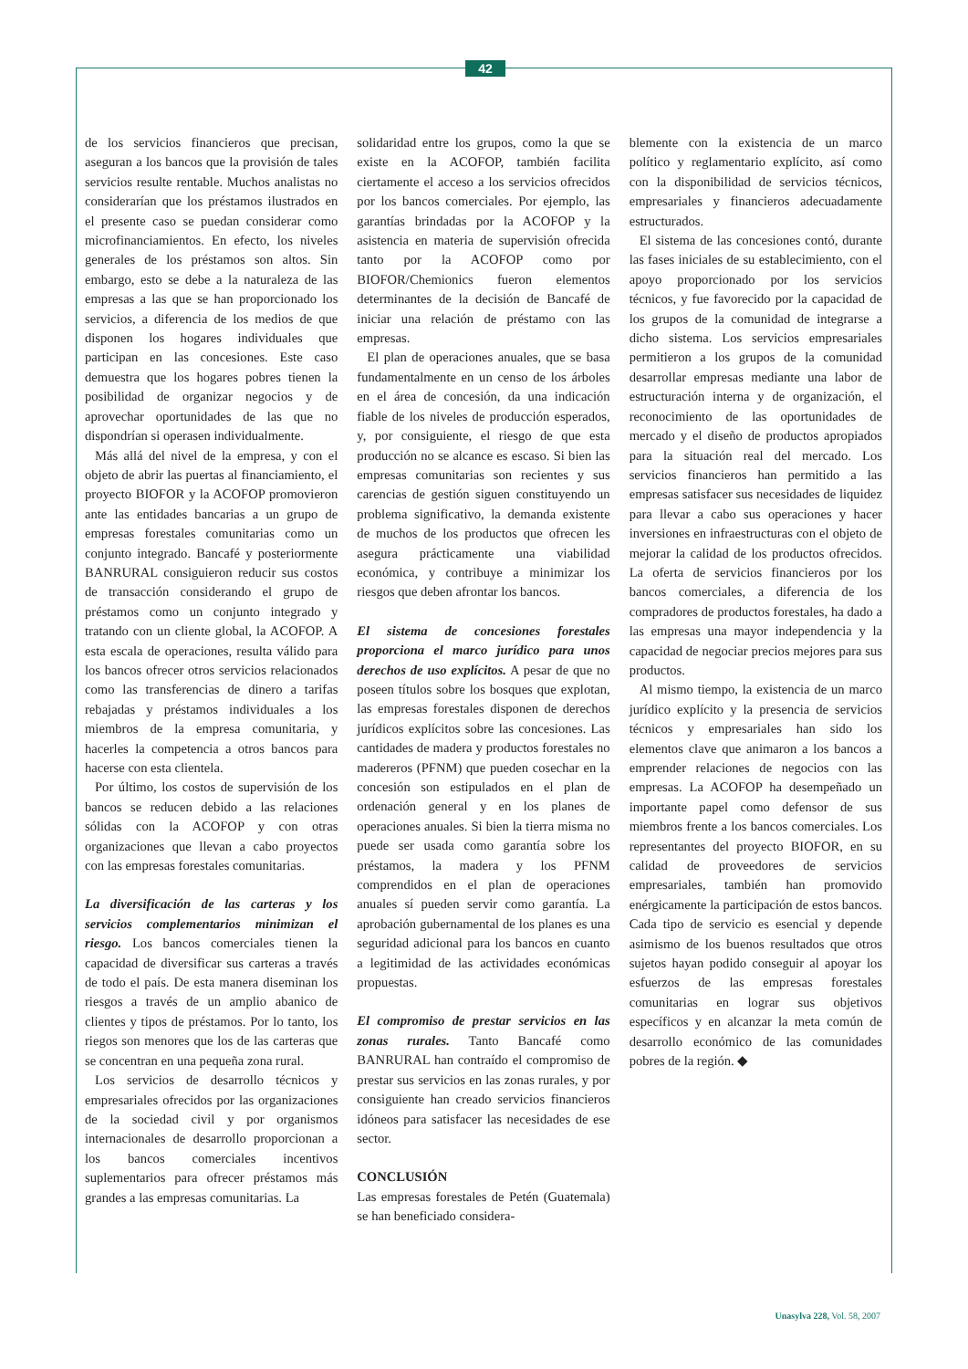42
de los servicios financieros que precisan, aseguran a los bancos que la provisión de tales servicios resulte rentable. Muchos analistas no considerarían que los préstamos ilustrados en el presente caso se puedan considerar como microfinanciamientos. En efecto, los niveles generales de los préstamos son altos. Sin embargo, esto se debe a la naturaleza de las empresas a las que se han proporcionado los servicios, a diferencia de los medios de que disponen los hogares individuales que participan en las concesiones. Este caso demuestra que los hogares pobres tienen la posibilidad de organizar negocios y de aprovechar oportunidades de las que no dispondrían si operasen individualmente.
Más allá del nivel de la empresa, y con el objeto de abrir las puertas al financiamiento, el proyecto BIOFOR y la ACOFOP promovieron ante las entidades bancarias a un grupo de empresas forestales comunitarias como un conjunto integrado. Bancafé y posteriormente BANRURAL consiguieron reducir sus costos de transacción considerando el grupo de préstamos como un conjunto integrado y tratando con un cliente global, la ACOFOP. A esta escala de operaciones, resulta válido para los bancos ofrecer otros servicios relacionados como las transferencias de dinero a tarifas rebajadas y préstamos individuales a los miembros de la empresa comunitaria, y hacerles la competencia a otros bancos para hacerse con esta clientela.
Por último, los costos de supervisión de los bancos se reducen debido a las relaciones sólidas con la ACOFOP y con otras organizaciones que llevan a cabo proyectos con las empresas forestales comunitarias.
La diversificación de las carteras y los servicios complementarios minimizan el riesgo. Los bancos comerciales tienen la capacidad de diversificar sus carteras a través de todo el país. De esta manera diseminan los riesgos a través de un amplio abanico de clientes y tipos de préstamos. Por lo tanto, los riegos son menores que los de las carteras que se concentran en una pequeña zona rural.
Los servicios de desarrollo técnicos y empresariales ofrecidos por las organizaciones de la sociedad civil y por organismos internacionales de desarrollo proporcionan a los bancos comerciales incentivos suplementarios para ofrecer préstamos más grandes a las empresas comunitarias. La
solidaridad entre los grupos, como la que se existe en la ACOFOP, también facilita ciertamente el acceso a los servicios ofrecidos por los bancos comerciales. Por ejemplo, las garantías brindadas por la ACOFOP y la asistencia en materia de supervisión ofrecida tanto por la ACOFOP como por BIOFOR/Chemionics fueron elementos determinantes de la decisión de Bancafé de iniciar una relación de préstamo con las empresas.
El plan de operaciones anuales, que se basa fundamentalmente en un censo de los árboles en el área de concesión, da una indicación fiable de los niveles de producción esperados, y, por consiguiente, el riesgo de que esta producción no se alcance es escaso. Si bien las empresas comunitarias son recientes y sus carencias de gestión siguen constituyendo un problema significativo, la demanda existente de muchos de los productos que ofrecen les asegura prácticamente una viabilidad económica, y contribuye a minimizar los riesgos que deben afrontar los bancos.
El sistema de concesiones forestales proporciona el marco jurídico para unos derechos de uso explícitos. A pesar de que no poseen títulos sobre los bosques que explotan, las empresas forestales disponen de derechos jurídicos explícitos sobre las concesiones. Las cantidades de madera y productos forestales no madereros (PFNM) que pueden cosechar en la concesión son estipulados en el plan de ordenación general y en los planes de operaciones anuales. Si bien la tierra misma no puede ser usada como garantía sobre los préstamos, la madera y los PFNM comprendidos en el plan de operaciones anuales sí pueden servir como garantía. La aprobación gubernamental de los planes es una seguridad adicional para los bancos en cuanto a legitimidad de las actividades económicas propuestas.
El compromiso de prestar servicios en las zonas rurales. Tanto Bancafé como BANRURAL han contraído el compromiso de prestar sus servicios en las zonas rurales, y por consiguiente han creado servicios financieros idóneos para satisfacer las necesidades de ese sector.
CONCLUSIÓN
Las empresas forestales de Petén (Guatemala) se han beneficiado considera-
blemente con la existencia de un marco político y reglamentario explícito, así como con la disponibilidad de servicios técnicos, empresariales y financieros adecuadamente estructurados.
El sistema de las concesiones contó, durante las fases iniciales de su establecimiento, con el apoyo proporcionado por los servicios técnicos, y fue favorecido por la capacidad de los grupos de la comunidad de integrarse a dicho sistema. Los servicios empresariales permitieron a los grupos de la comunidad desarrollar empresas mediante una labor de estructuración interna y de organización, el reconocimiento de las oportunidades de mercado y el diseño de productos apropiados para la situación real del mercado. Los servicios financieros han permitido a las empresas satisfacer sus necesidades de liquidez para llevar a cabo sus operaciones y hacer inversiones en infraestructuras con el objeto de mejorar la calidad de los productos ofrecidos. La oferta de servicios financieros por los bancos comerciales, a diferencia de los compradores de productos forestales, ha dado a las empresas una mayor independencia y la capacidad de negociar precios mejores para sus productos.
Al mismo tiempo, la existencia de un marco jurídico explícito y la presencia de servicios técnicos y empresariales han sido los elementos clave que animaron a los bancos a emprender relaciones de negocios con las empresas. La ACOFOP ha desempeñado un importante papel como defensor de sus miembros frente a los bancos comerciales. Los representantes del proyecto BIOFOR, en su calidad de proveedores de servicios empresariales, también han promovido enérgicamente la participación de estos bancos. Cada tipo de servicio es esencial y depende asimismo de los buenos resultados que otros sujetos hayan podido conseguir al apoyar los esfuerzos de las empresas forestales comunitarias en lograr sus objetivos específicos y en alcanzar la meta común de desarrollo económico de las comunidades pobres de la región. ◆
Unasylva 228, Vol. 58, 2007